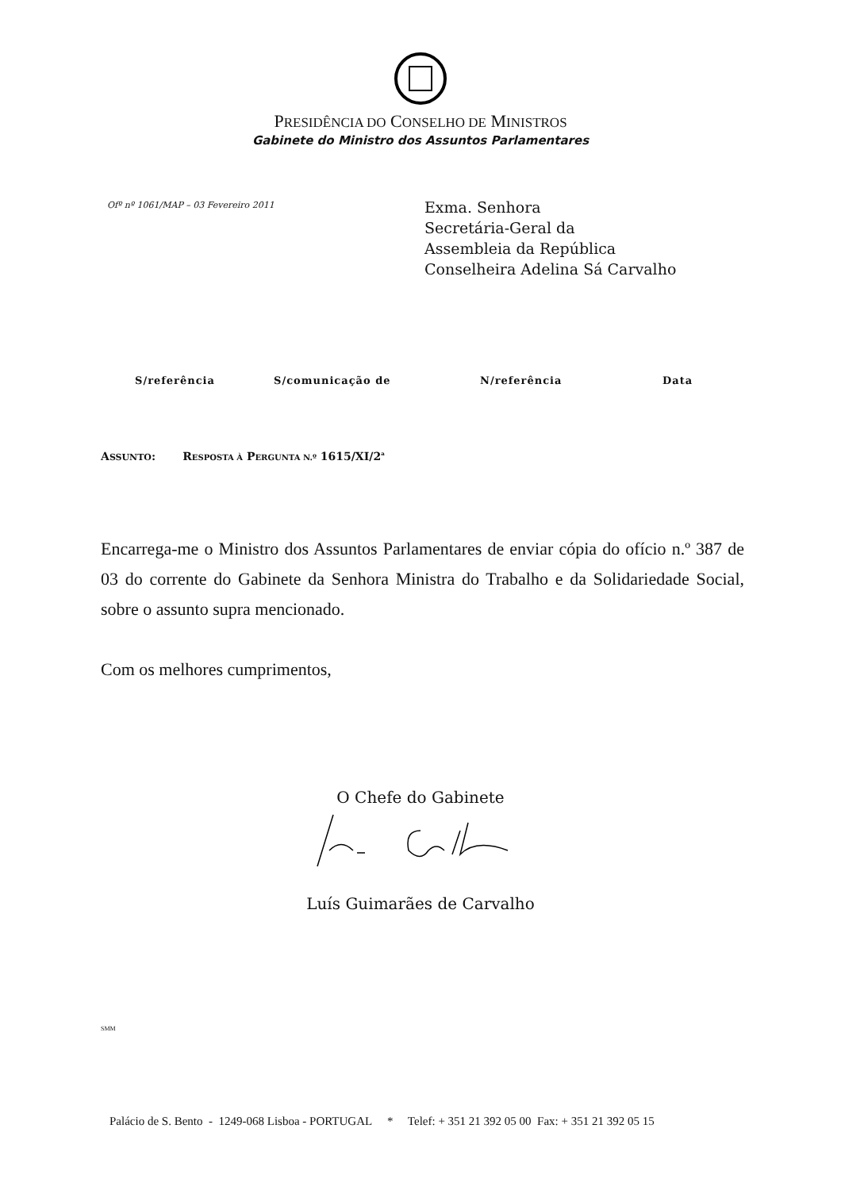PRESIDÊNCIA DO CONSELHO DE MINISTROS
Gabinete do Ministro dos Assuntos Parlamentares
Ofº nº 1061/MAP – 03 Fevereiro 2011
Exma. Senhora
Secretária-Geral da
Assembleia da República
Conselheira Adelina Sá Carvalho
S/referência S/comunicação de N/referência Data
ASSUNTO: RESPOSTA À PERGUNTA N.º 1615/XI/2<sup>a</sup>
Encarrega-me o Ministro dos Assuntos Parlamentares de enviar cópia do ofício n.º 387 de 03 do corrente do Gabinete da Senhora Ministra do Trabalho e da Solidariedade Social, sobre o assunto supra mencionado.
Com os melhores cumprimentos,
O Chefe do Gabinete
Luís Guimarães de Carvalho
SMM
Palácio de S. Bento - 1249-068 Lisboa - PORTUGAL * Telef: + 351 21 392 05 00 Fax: + 351 21 392 05 15